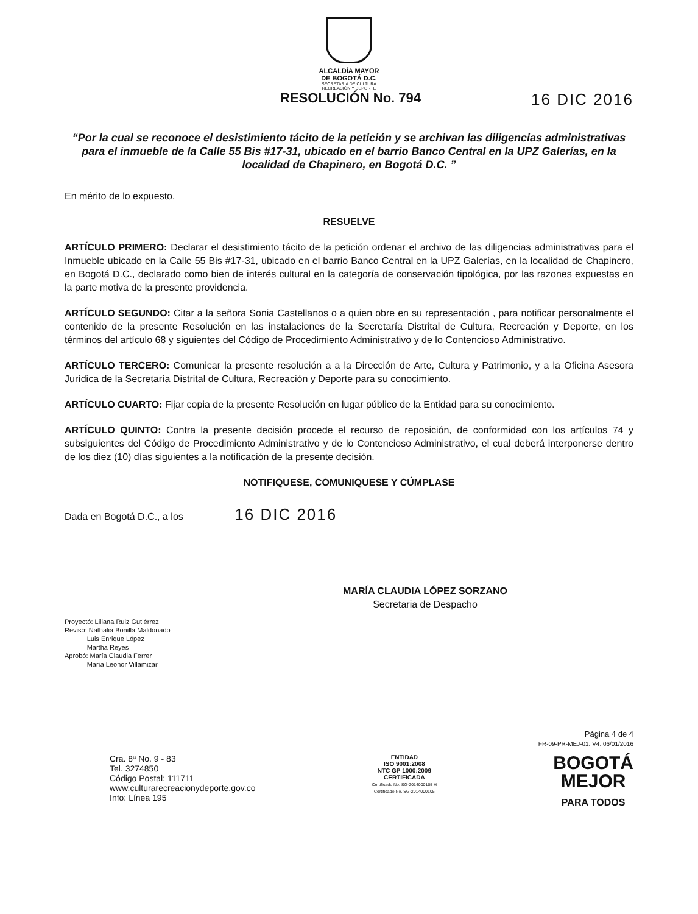ALCALDÍA MAYOR
DE BOGOTÁ D.C.
SECRETARÍA DE CULTURA
RECREACIÓN Y DEPORTE
RESOLUCIÓN No. 794 16 DIC 2016
“Por la cual se reconoce el desistimiento tácito de la petición y se archivan las diligencias administrativas para el inmueble de la Calle 55 Bis #17-31, ubicado en el barrio Banco Central en la UPZ Galerías, en la localidad de Chapinero, en Bogotá D.C. ”
En mérito de lo expuesto,
RESUELVE
ARTÍCULO PRIMERO: Declarar el desistimiento tácito de la petición ordenar el archivo de las diligencias administrativas para el Inmueble ubicado en la Calle 55 Bis #17-31, ubicado en el barrio Banco Central en la UPZ Galerías, en la localidad de Chapinero, en Bogotá D.C., declarado como bien de interés cultural en la categoría de conservación tipológica, por las razones expuestas en la parte motiva de la presente providencia.
ARTÍCULO SEGUNDO: Citar a la señora Sonia Castellanos o a quien obre en su representación , para notificar personalmente el contenido de la presente Resolución en las instalaciones de la Secretaría Distrital de Cultura, Recreación y Deporte, en los términos del artículo 68 y siguientes del Código de Procedimiento Administrativo y de lo Contencioso Administrativo.
ARTÍCULO TERCERO: Comunicar la presente resolución a a la Dirección de Arte, Cultura y Patrimonio, y a la Oficina Asesora Jurídica de la Secretaría Distrital de Cultura, Recreación y Deporte para su conocimiento.
ARTÍCULO CUARTO: Fijar copia de la presente Resolución en lugar público de la Entidad para su conocimiento.
ARTÍCULO QUINTO: Contra la presente decisión procede el recurso de reposición, de conformidad con los artículos 74 y subsiguientes del Código de Procedimiento Administrativo y de lo Contencioso Administrativo, el cual deberá interponerse dentro de los diez (10) días siguientes a la notificación de la presente decisión.
NOTIFIQUESE, COMUNIQUESE Y CÚMPLASE
Dada en Bogotá D.C., a los 16 DIC 2016
MARÍA CLAUDIA LÓPEZ SORZANO
Secretaria de Despacho
Proyectó: Liliana Ruiz Gutiérrez
Revisó: Nathalia Bonilla Maldonado
Luis Enrique López
Martha Reyes
Aprobó: María Claudia Ferrer
María Leonor Villamizar
Página 4 de 4
FR-09-PR-MEJ-01. V4. 06/01/2016
Cra. 8ª No. 9 - 83
Tel. 3274850
Código Postal: 111711
www.culturarecreacionydeporte.gov.co
Info: Línea 195
ENTIDAD
ISO 9001:2008
NTC GP 1000:2009
CERTIFICADA
Certificado No. SG-2014000105 H
Certificado No. SG-2014000105
BOGOTÁ
MEJOR
PARA TODOS